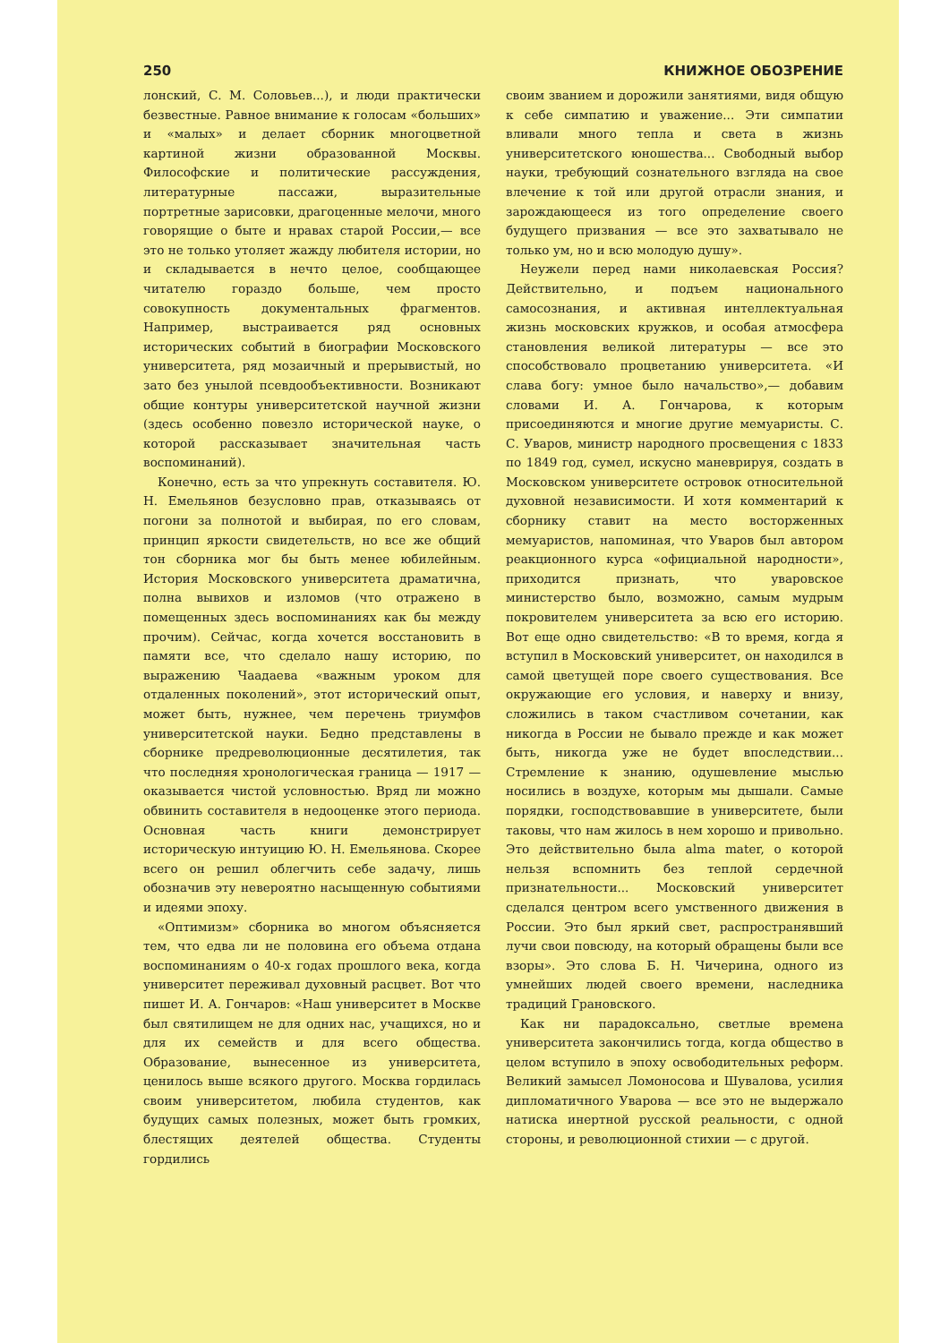250 КНИЖНОЕ ОБОЗРЕНИЕ
лонский, С. М. Соловьев...), и люди практически безвестные. Равное внимание к голосам «больших» и «малых» и делает сборник многоцветной картиной жизни образованной Москвы. Философские и политические рассуждения, литературные пассажи, выразительные портретные зарисовки, драгоценные мелочи, много говорящие о быте и нравах старой России,— все это не только утоляет жажду любителя истории, но и складывается в нечто целое, сообщающее читателю гораздо больше, чем просто совокупность документальных фрагментов. Например, выстраивается ряд основных исторических событий в биографии Московского университета, ряд мозаичный и прерывистый, но зато без унылой псевдообъективности. Возникают общие контуры университетской научной жизни (здесь особенно повезло исторической науке, о которой рассказывает значительная часть воспоминаний).
Конечно, есть за что упрекнуть составителя. Ю. Н. Емельянов безусловно прав, отказываясь от погони за полнотой и выбирая, по его словам, принцип яркости свидетельств, но все же общий тон сборника мог бы быть менее юбилейным. История Московского университета драматична, полна вывихов и изломов (что отражено в помещенных здесь воспоминаниях как бы между прочим). Сейчас, когда хочется восстановить в памяти все, что сделало нашу историю, по выражению Чаадаева «важным уроком для отдаленных поколений», этот исторический опыт, может быть, нужнее, чем перечень триумфов университетской науки. Бедно представлены в сборнике предреволюционные десятилетия, так что последняя хронологическая граница — 1917 — оказывается чистой условностью. Вряд ли можно обвинить составителя в недооценке этого периода. Основная часть книги демонстрирует историческую интуицию Ю. Н. Емельянова. Скорее всего он решил облегчить себе задачу, лишь обозначив эту невероятно насыщенную событиями и идеями эпоху.
«Оптимизм» сборника во многом объясняется тем, что едва ли не половина его объема отдана воспоминаниям о 40-х годах прошлого века, когда университет переживал духовный расцвет. Вот что пишет И. А. Гончаров: «Наш университет в Москве был святилищем не для одних нас, учащихся, но и для их семейств и для всего общества. Образование, вынесенное из университета, ценилось выше всякого другого. Москва гордилась своим университетом, любила студентов, как будущих самых полезных, может быть громких, блестящих деятелей общества. Студенты гордились
своим званием и дорожили занятиями, видя общую к себе симпатию и уважение... Эти симпатии вливали много тепла и света в жизнь университетского юношества... Свободный выбор науки, требующий сознательного взгляда на свое влечение к той или другой отрасли знания, и зарождающееся из того определение своего будущего призвания — все это захватывало не только ум, но и всю молодую душу».
Неужели перед нами николаевская Россия? Действительно, и подъем национального самосознания, и активная интеллектуальная жизнь московских кружков, и особая атмосфера становления великой литературы — все это способствовало процветанию университета. «И слава богу: умное было начальство»,— добавим словами И. А. Гончарова, к которым присоединяются и многие другие мемуаристы. С. С. Уваров, министр народного просвещения с 1833 по 1849 год, сумел, искусно маневрируя, создать в Московском университете островок относительной духовной независимости. И хотя комментарий к сборнику ставит на место восторженных мемуаристов, напоминая, что Уваров был автором реакционного курса «официальной народности», приходится признать, что уваровское министерство было, возможно, самым мудрым покровителем университета за всю его историю. Вот еще одно свидетельство: «В то время, когда я вступил в Московский университет, он находился в самой цветущей поре своего существования. Все окружающие его условия, и наверху и внизу, сложились в таком счастливом сочетании, как никогда в России не бывало прежде и как может быть, никогда уже не будет впоследствии... Стремление к знанию, одушевление мыслью носились в воздухе, которым мы дышали. Самые порядки, господствовавшие в университете, были таковы, что нам жилось в нем хорошо и привольно. Это действительно была alma mater, о которой нельзя вспомнить без теплой сердечной признательности... Московский университет сделался центром всего умственного движения в России. Это был яркий свет, распространявший лучи свои повсюду, на который обращены были все взоры». Это слова Б. Н. Чичерина, одного из умнейших людей своего времени, наследника традиций Грановского.
Как ни парадоксально, светлые времена университета закончились тогда, когда общество в целом вступило в эпоху освободительных реформ. Великий замысел Ломоносова и Шувалова, усилия дипломатичного Уварова — все это не выдержало натиска инертной русской реальности, с одной стороны, и революционной стихии — с другой.